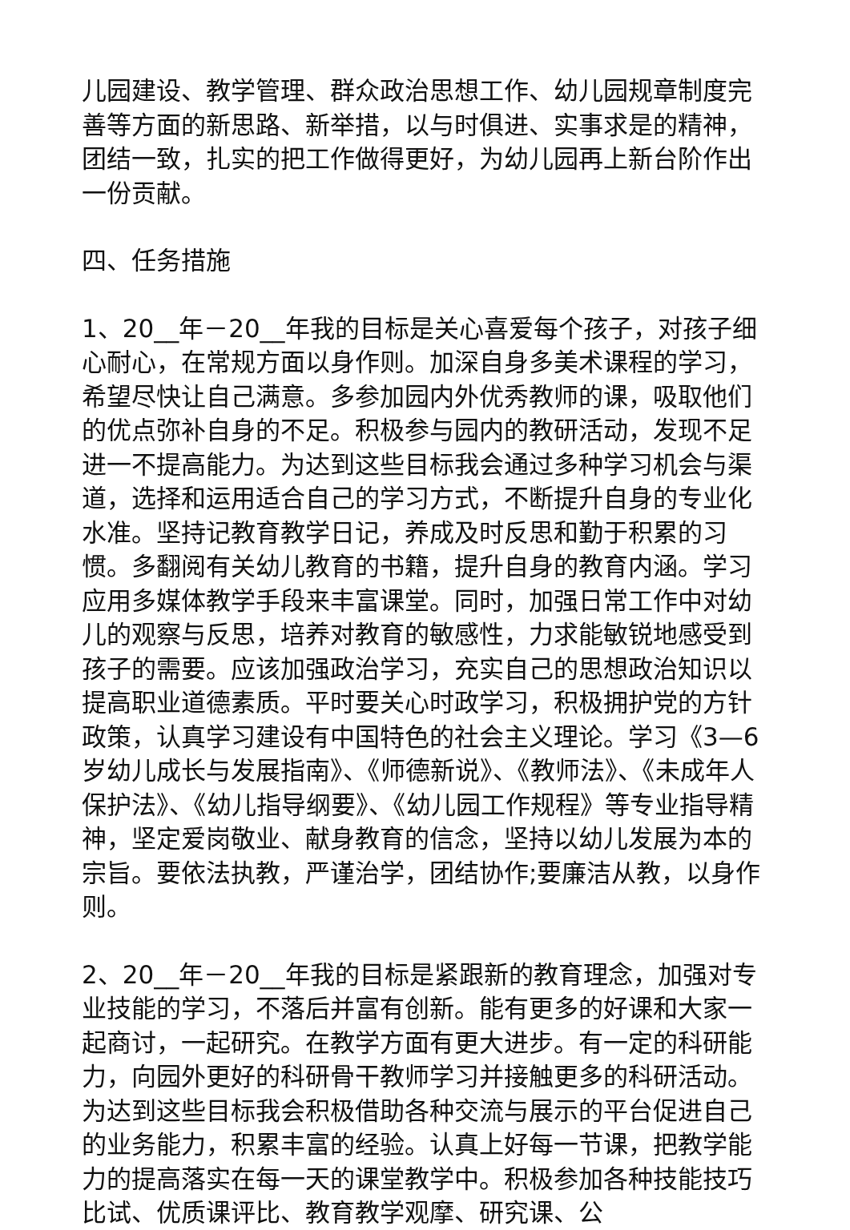儿园建设、教学管理、群众政治思想工作、幼儿园规章制度完善等方面的新思路、新举措，以与时俱进、实事求是的精神，团结一致，扎实的把工作做得更好，为幼儿园再上新台阶作出一份贡献。
四、任务措施
1、20__年－20__年我的目标是关心喜爱每个孩子，对孩子细心耐心，在常规方面以身作则。加深自身多美术课程的学习，希望尽快让自己满意。多参加园内外优秀教师的课，吸取他们的优点弥补自身的不足。积极参与园内的教研活动，发现不足进一不提高能力。为达到这些目标我会通过多种学习机会与渠道，选择和运用适合自己的学习方式，不断提升自身的专业化水准。坚持记教育教学日记，养成及时反思和勤于积累的习惯。多翻阅有关幼儿教育的书籍，提升自身的教育内涵。学习应用多媒体教学手段来丰富课堂。同时，加强日常工作中对幼儿的观察与反思，培养对教育的敏感性，力求能敏锐地感受到孩子的需要。应该加强政治学习，充实自己的思想政治知识以提高职业道德素质。平时要关心时政学习，积极拥护党的方针政策，认真学习建设有中国特色的社会主义理论。学习《3—6岁幼儿成长与发展指南》、《师德新说》、《教师法》、《未成年人保护法》、《幼儿指导纲要》、《幼儿园工作规程》等专业指导精神，坚定爱岗敬业、献身教育的信念，坚持以幼儿发展为本的宗旨。要依法执教，严谨治学，团结协作;要廉洁从教，以身作则。
2、20__年－20__年我的目标是紧跟新的教育理念，加强对专业技能的学习，不落后并富有创新。能有更多的好课和大家一起商讨，一起研究。在教学方面有更大进步。有一定的科研能力，向园外更好的科研骨干教师学习并接触更多的科研活动。为达到这些目标我会积极借助各种交流与展示的平台促进自己的业务能力，积累丰富的经验。认真上好每一节课，把教学能力的提高落实在每一天的课堂教学中。积极参加各种技能技巧比试、优质课评比、教育教学观摩、研究课、公